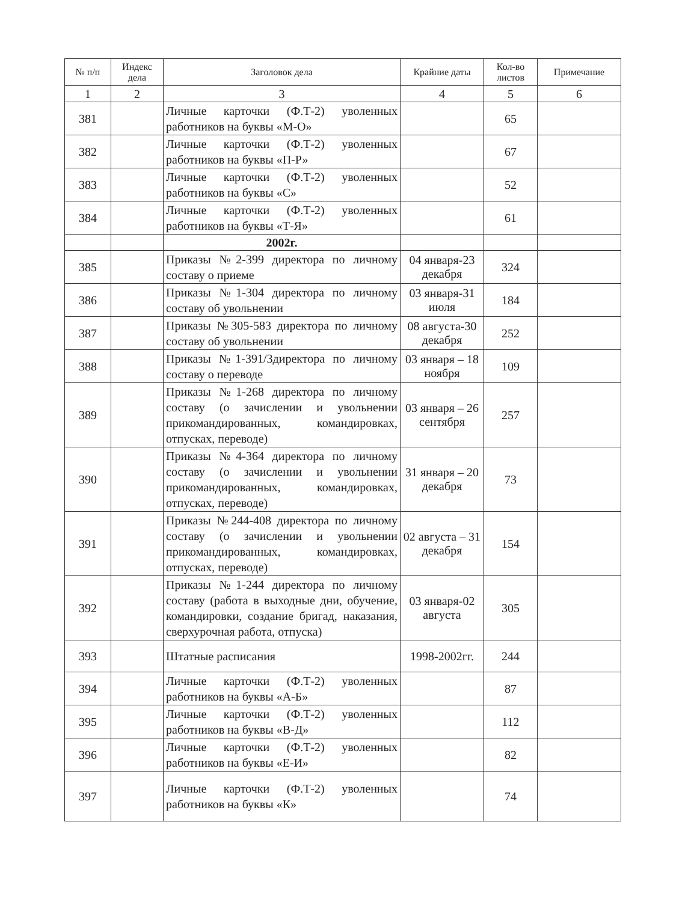| № п/п | Индекс дела | Заголовок дела | Крайние даты | Кол-во листов | Примечание |
| --- | --- | --- | --- | --- | --- |
| 1 | 2 | 3 | 4 | 5 | 6 |
| 381 | | Личные карточки (Ф.Т-2) уволенных работников на буквы «М-О» | | 65 | |
| 382 | | Личные карточки (Ф.Т-2) уволенных работников на буквы «П-Р» | | 67 | |
| 383 | | Личные карточки (Ф.Т-2) уволенных работников на буквы «С» | | 52 | |
| 384 | | Личные карточки (Ф.Т-2) уволенных работников на буквы «Т-Я» | | 61 | |
| | | 2002г. | | | |
| 385 | | Приказы №2-399 директора по личному составу о приеме | 04 января-23 декабря | 324 | |
| 386 | | Приказы №1-304 директора по личному составу об увольнении | 03 января-31 июля | 184 | |
| 387 | | Приказы №305-583 директора по личному составу об увольнении | 08 августа-30 декабря | 252 | |
| 388 | | Приказы №1-391/3директора по личному составу о переводе | 03 января – 18 ноября | 109 | |
| 389 | | Приказы №1-268 директора по личному составу (о зачислении и увольнении прикомандированных, командировках, отпусках, переводе) | 03 января – 26 сентября | 257 | |
| 390 | | Приказы №4-364 директора по личному составу (о зачислении и увольнении прикомандированных, командировках, отпусках, переводе) | 31 января – 20 декабря | 73 | |
| 391 | | Приказы №244-408 директора по личному составу (о зачислении и увольнении прикомандированных, командировках, отпусках, переводе) | 02 августа – 31 декабря | 154 | |
| 392 | | Приказы №1-244 директора по личному составу (работа в выходные дни, обучение, командировки, создание бригад, наказания, сверхурочная работа, отпуска) | 03 января-02 августа | 305 | |
| 393 | | Штатные расписания | 1998-2002гг. | 244 | |
| 394 | | Личные карточки (Ф.Т-2) уволенных работников на буквы «А-Б» | | 87 | |
| 395 | | Личные карточки (Ф.Т-2) уволенных работников на буквы «В-Д» | | 112 | |
| 396 | | Личные карточки (Ф.Т-2) уволенных работников на буквы «Е-И» | | 82 | |
| 397 | | Личные карточки (Ф.Т-2) уволенных работников на буквы «К» | | 74 | |